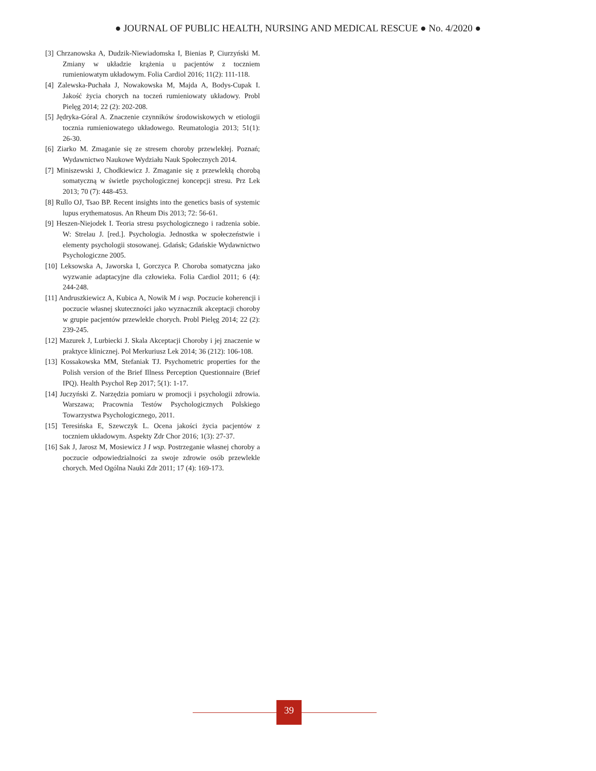● JOURNAL OF PUBLIC HEALTH, NURSING AND MEDICAL RESCUE ● No. 4/2020 ●
[3] Chrzanowska A, Dudzik-Niewiadomska I, Bienias P, Ciurzyński M. Zmiany w układzie krążenia u pacjentów z toczniem rumieniowatym układowym. Folia Cardiol 2016; 11(2): 111-118.
[4] Zalewska-Puchała J, Nowakowska M, Majda A, Bodys-Cupak I. Jakość życia chorych na toczeń rumieniowaty układowy. Probl Pielęg 2014; 22 (2): 202-208.
[5] Jędryka-Góral A. Znaczenie czynników środowiskowych w etiologii tocznia rumieniowatego układowego. Reumatologia 2013; 51(1): 26-30.
[6] Ziarko M. Zmaganie się ze stresem choroby przewlekłej. Poznań; Wydawnictwo Naukowe Wydziału Nauk Społecznych 2014.
[7] Miniszewski J, Chodkiewicz J. Zmaganie się z przewlekłą chorobą somatyczną w świetle psychologicznej koncepcji stresu. Prz Lek 2013; 70 (7): 448-453.
[8] Rullo OJ, Tsao BP. Recent insights into the genetics basis of systemic lupus erythematosus. An Rheum Dis 2013; 72: 56-61.
[9] Heszen-Niejodek I. Teoria stresu psychologicznego i radzenia sobie. W: Strelau J. [red.]. Psychologia. Jednostka w społeczeństwie i elementy psychologii stosowanej. Gdańsk; Gdańskie Wydawnictwo Psychologiczne 2005.
[10] Leksowska A, Jaworska I, Gorczyca P. Choroba somatyczna jako wyzwanie adaptacyjne dla człowieka. Folia Cardiol 2011; 6 (4): 244-248.
[11] Andruszkiewicz A, Kubica A, Nowik M i wsp. Poczucie koherencji i poczucie własnej skuteczności jako wyznacznik akceptacji choroby w grupie pacjentów przewlekle chorych. Probl Pielęg 2014; 22 (2): 239-245.
[12] Mazurek J, Lurbiecki J. Skala Akceptacji Choroby i jej znaczenie w praktyce klinicznej. Pol Merkuriusz Lek 2014; 36 (212): 106-108.
[13] Kossakowska MM, Stefaniak TJ. Psychometric properties for the Polish version of the Brief Illness Perception Questionnaire (Brief IPQ). Health Psychol Rep 2017; 5(1): 1-17.
[14] Juczyński Z. Narzędzia pomiaru w promocji i psychologii zdrowia. Warszawa; Pracownia Testów Psychologicznych Polskiego Towarzystwa Psychologicznego, 2011.
[15] Teresińska E, Szewczyk L. Ocena jakości życia pacjentów z toczniem układowym. Aspekty Zdr Chor 2016; 1(3): 27-37.
[16] Sak J, Jarosz M, Mosiewicz J I wsp. Postrzeganie własnej choroby a poczucie odpowiedzialności za swoje zdrowie osób przewlekle chorych. Med Ogólna Nauki Zdr 2011; 17 (4): 169-173.
39